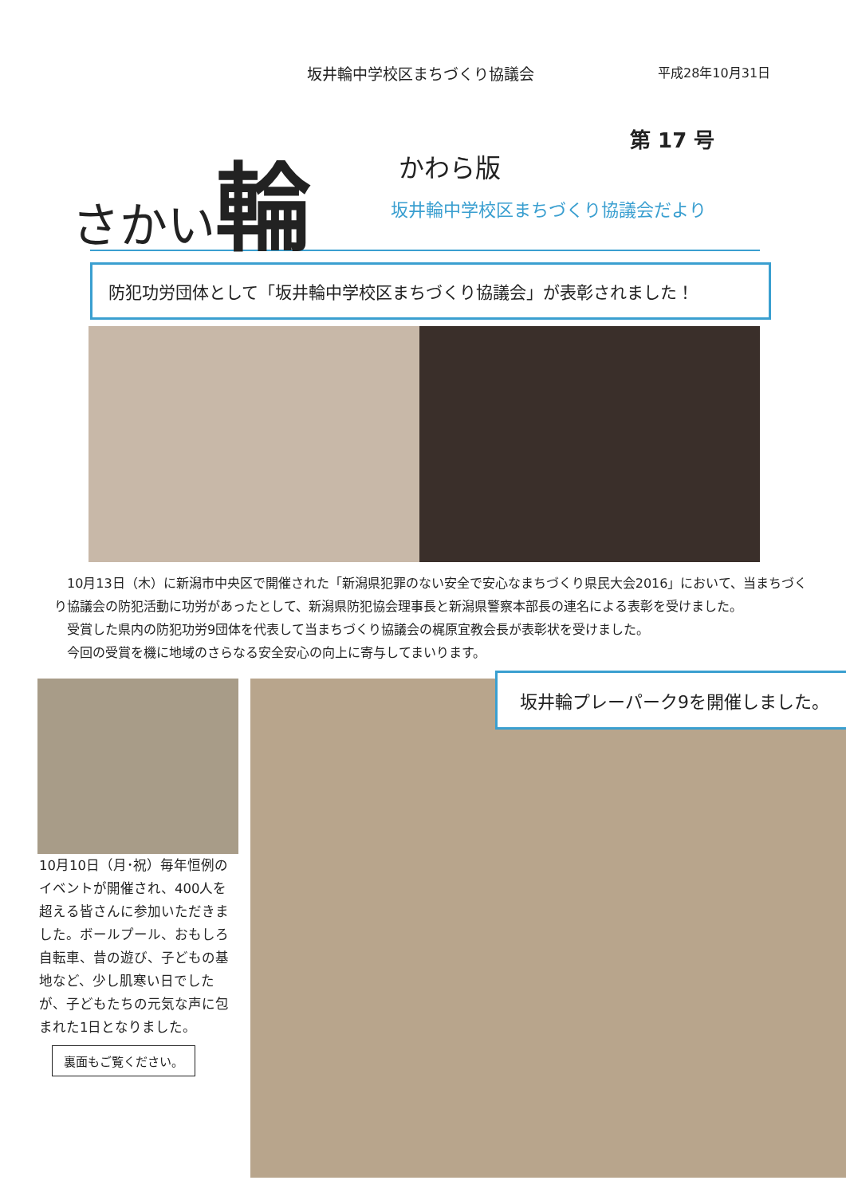坂井輪中学校区まちづくり協議会
平成28年10月31日
さかい輪
かわら版
第 17 号
坂井輪中学校区まちづくり協議会だより
防犯功労団体として「坂井輪中学校区まちづくり協議会」が表彰されました！
　10月13日（木）に新潟市中央区で開催された「新潟県犯罪のない安全で安心なまちづくり県民大会2016」において、当まちづくり協議会の防犯活動に功労があったとして、新潟県防犯協会理事長と新潟県警察本部長の連名による表彰を受けました。
　受賞した県内の防犯功労9団体を代表して当まちづくり協議会の梶原宜教会長が表彰状を受けました。
　今回の受賞を機に地域のさらなる安全安心の向上に寄与してまいります。
10月10日（月･祝）毎年恒例のイベントが開催され、400人を超える皆さんに参加いただきました。ボールプール、おもしろ自転車、昔の遊び、子どもの基地など、少し肌寒い日でしたが、子どもたちの元気な声に包まれた1日となりました。
裏面もご覧ください。
坂井輪プレーパーク9を開催しました。